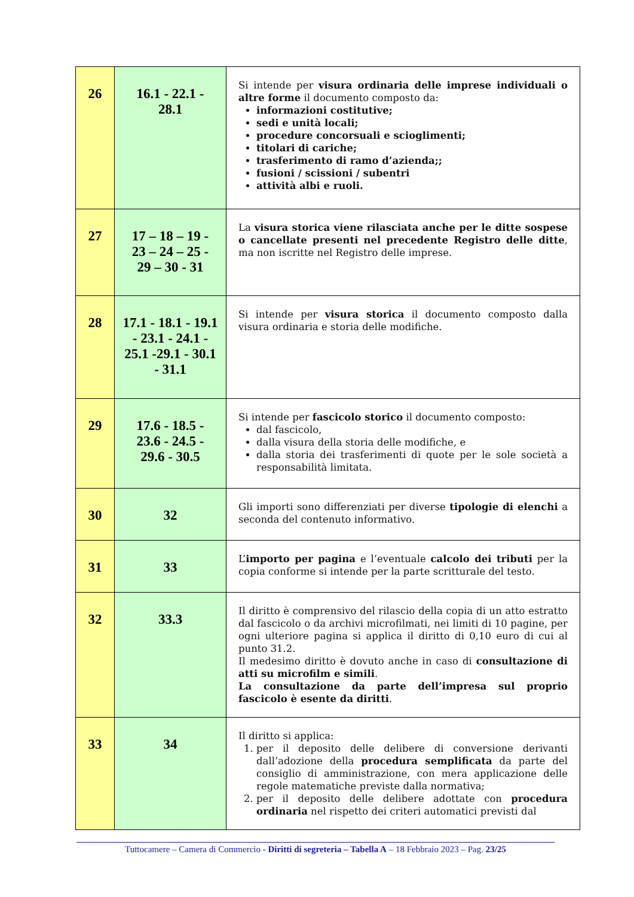| 26 | 16.1 - 22.1 - 28.1 | Si intende per visura ordinaria delle imprese individuali o altre forme il documento composto da: informazioni costitutive; sedi e unità locali; procedure concorsuali e scioglimenti; titolari di cariche; trasferimento di ramo d’azienda;; fusioni / scissioni / subentri attività albi e ruoli. |
| 27 | 17 – 18 – 19 - 23 – 24 – 25 - 29 – 30 - 31 | La visura storica viene rilasciata anche per le ditte sospese o cancellate presenti nel precedente Registro delle ditte , ma non iscritte nel Registro delle imprese. |
| 28 | 17.1 - 18.1 - 19.1 - 23.1 - 24.1 - 25.1 -29.1 - 30.1 - 31.1 | Si intende per visura storica il documento composto dalla visura ordinaria e storia delle modifiche. |
| 29 | 17.6 - 18.5 - 23.6 - 24.5 - 29.6 - 30.5 | Si intende per fascicolo storico il documento composto: dal fascicolo, dalla visura della storia delle modifiche, e dalla storia dei trasferimenti di quote per le sole società a responsabilità limitata. |
| 30 | 32 | Gli importi sono differenziati per diverse tipologie di elenchi a seconda del contenuto informativo. |
| 31 | 33 | L’ importo per pagina e l’eventuale calcolo dei tributi per la copia conforme si intende per la parte scritturale del testo. |
| 32 | 33.3 | Il diritto è comprensivo del rilascio della copia di un atto estratto dal fascicolo o da archivi microfilmati, nei limiti di 10 pagine, per ogni ulteriore pagina si applica il diritto di 0,10 euro di cui al punto 31.2. Il medesimo diritto è dovuto anche in caso di consultazione di atti su microfilm e simili . La consultazione da parte dell’impresa sul proprio fascicolo è esente da diritti . |
| 33 | 34 | Il diritto si applica: 1. per il deposito delle delibere di conversione derivanti dall’adozione della procedura semplificata da parte del consiglio di amministrazione, con mera applicazione delle regole matematiche previste dalla normativa; 2. per il deposito delle delibere adottate con procedura ordinaria nel rispetto dei criteri automatici previsti dal |
Tuttocamere – Camera di Commercio - Diritti di segreteria – Tabella A – 18 Febbraio 2023 – Pag. 23/25